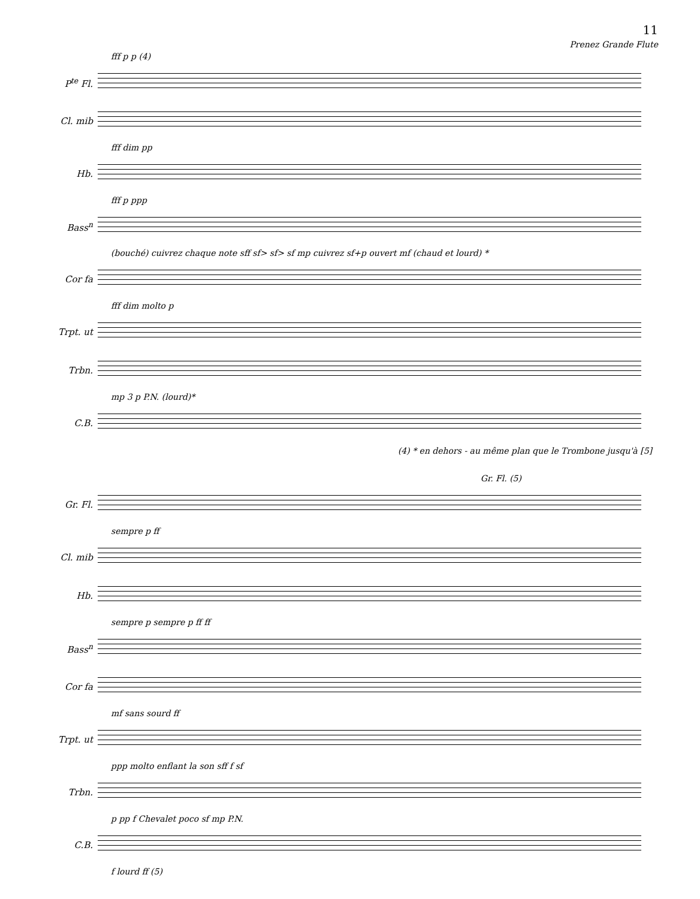11
Prenez Grande Flute
fff p p (4)
P<sup>te</sup> Fl.
Cl. mib
fff dim pp
Hb.
fff p ppp
Bass<sup>n</sup>
(bouché) cuivrez chaque note sff sf> sf> sf mp cuivrez sf+p ouvert mf (chaud et lourd) *
Cor fa
fff dim molto p
Trpt. ut
Trbn.
mp 3 p P.N. (lourd)*
C.B.
(4) * en dehors - au même plan que le Trombone jusqu'à [5]
Gr. Fl. (5)
Gr. Fl.
sempre p ff
Cl. mib
Hb.
sempre p sempre p ff ff
Bass<sup>n</sup>
Cor fa
mf sans sourd ff
Trpt. ut
ppp molto enflant la son sff f sf
Trbn.
p pp f Chevalet poco sf mp P.N.
C.B.
f lourd ff (5)